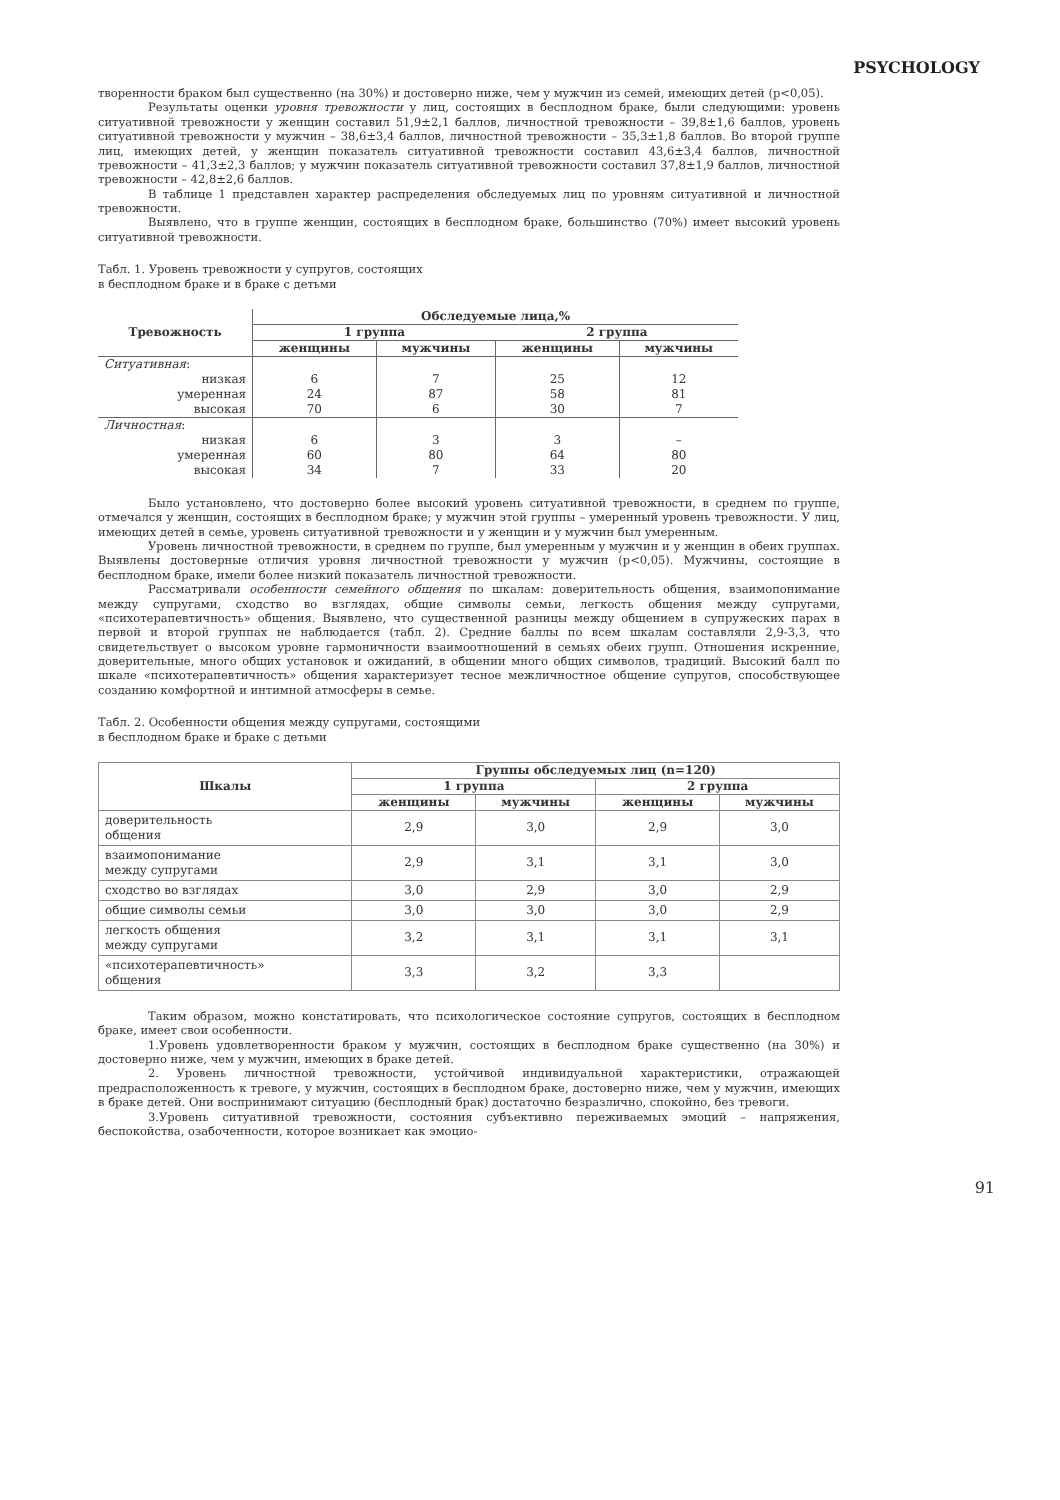PSYCHOLOGY
творенности браком был существенно (на 30%) и достоверно ниже, чем у мужчин из семей, имеющих детей (p<0,05).
Результаты оценки уровня тревожности у лиц, состоящих в бесплодном браке, были следующими: уровень ситуативной тревожности у женщин составил 51,9±2,1 баллов, личностной тревожности – 39,8±1,6 баллов, уровень ситуативной тревожности у мужчин – 38,6±3,4 баллов, личностной тревожности – 35,3±1,8 баллов. Во второй группе лиц, имеющих детей, у женщин показатель ситуативной тревожности составил 43,6±3,4 баллов, личностной тревожности – 41,3±2,3 баллов; у мужчин показатель ситуативной тревожности составил 37,8±1,9 баллов, личностной тревожности – 42,8±2,6 баллов.
В таблице 1 представлен характер распределения обследуемых лиц по уровням ситуативной и личностной тревожности.
Выявлено, что в группе женщин, состоящих в бесплодном браке, большинство (70%) имеет высокий уровень ситуативной тревожности.
Табл. 1. Уровень тревожности у супругов, состоящих
в бесплодном браке и в браке с детьми
| Тревожность | Обследуемые лица,% | | | |
| --- | --- | --- | --- | --- |
| | 1 группа | | 2 группа | |
| | женщины | мужчины | женщины | мужчины |
| Ситуативная : | | | | |
| низкая | 6 | 7 | 25 | 12 |
| умеренная | 24 | 87 | 58 | 81 |
| высокая | 70 | 6 | 30 | 7 |
| Личностная : | | | | |
| низкая | 6 | 3 | 3 | – |
| умеренная | 60 | 80 | 64 | 80 |
| высокая | 34 | 7 | 33 | 20 |
Было установлено, что достоверно более высокий уровень ситуативной тревожности, в среднем по группе, отмечался у женщин, состоящих в бесплодном браке; у мужчин этой группы – умеренный уровень тревожности. У лиц, имеющих детей в семье, уровень ситуативной тревожности и у женщин и у мужчин был умеренным.
Уровень личностной тревожности, в среднем по группе, был умеренным у мужчин и у женщин в обеих группах. Выявлены достоверные отличия уровня личностной тревожности у мужчин (p<0,05). Мужчины, состоящие в бесплодном браке, имели более низкий показатель личностной тревожности.
Рассматривали особенности семейного общения по шкалам: доверительность общения, взаимопонимание между супругами, сходство во взглядах, общие символы семьи, легкость общения между супругами, «психотерапевтичность» общения. Выявлено, что существенной разницы между общением в супружеских парах в первой и второй группах не наблюдается (табл. 2). Средние баллы по всем шкалам составляли 2,9-3,3, что свидетельствует о высоком уровне гармоничности взаимоотношений в семьях обеих групп. Отношения искренние, доверительные, много общих установок и ожиданий, в общении много общих символов, традиций. Высокий балл по шкале «психотерапевтичность» общения характеризует тесное межличностное общение супругов, способствующее созданию комфортной и интимной атмосферы в семье.
Табл. 2. Особенности общения между супругами, состоящими
в бесплодном браке и браке с детьми
| Шкалы | Группы обследуемых лиц (n=120) | | | |
| --- | --- | --- | --- | --- |
| | 1 группа | | 2 группа | |
| | женщины | мужчины | женщины | мужчины |
| доверительность общения | 2,9 | 3,0 | 2,9 | 3,0 |
| взаимопонимание между супругами | 2,9 | 3,1 | 3,1 | 3,0 |
| сходство во взглядах | 3,0 | 2,9 | 3,0 | 2,9 |
| общие символы семьи | 3,0 | 3,0 | 3,0 | 2,9 |
| легкость общения между супругами | 3,2 | 3,1 | 3,1 | 3,1 |
| «психотерапевтичность» общения | 3,3 | 3,2 | 3,3 | |
Таким образом, можно констатировать, что психологическое состояние супругов, состоящих в бесплодном браке, имеет свои особенности.
1.Уровень удовлетворенности браком у мужчин, состоящих в бесплодном браке существенно (на 30%) и достоверно ниже, чем у мужчин, имеющих в браке детей.
2. Уровень личностной тревожности, устойчивой индивидуальной характеристики, отражающей предрасположенность к тревоге, у мужчин, состоящих в бесплодном браке, достоверно ниже, чем у мужчин, имеющих в браке детей. Они воспринимают ситуацию (бесплодный брак) достаточно безразлично, спокойно, без тревоги.
3.Уровень ситуативной тревожности, состояния субъективно переживаемых эмоций – напряжения, беспокойства, озабоченности, которое возникает как эмоцио-
91